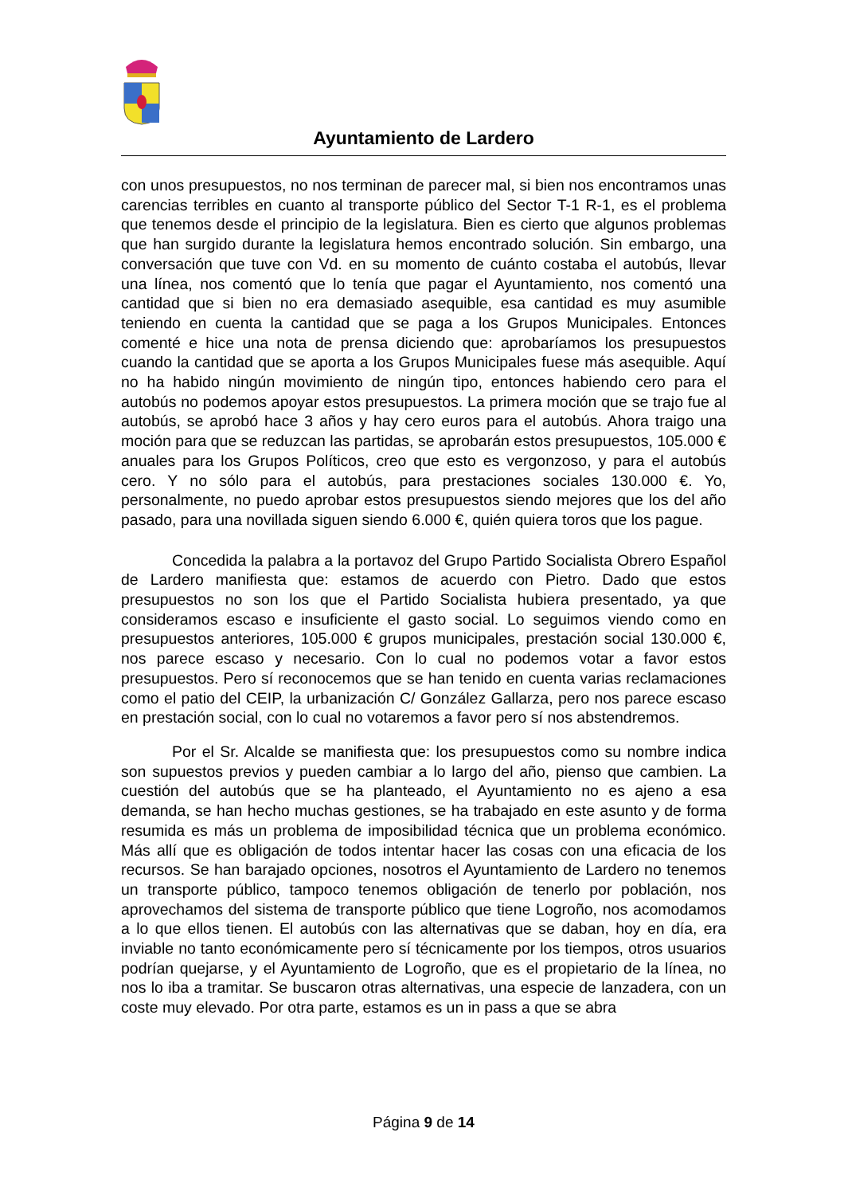Ayuntamiento de Lardero
con unos presupuestos, no nos terminan de parecer mal, si bien nos encontramos unas carencias terribles en cuanto al transporte público del Sector T-1 R-1, es el problema que tenemos desde el principio de la legislatura. Bien es cierto que algunos problemas que han surgido durante la legislatura hemos encontrado solución. Sin embargo, una conversación que tuve con Vd. en su momento de cuánto costaba el autobús, llevar una línea, nos comentó que lo tenía que pagar el Ayuntamiento, nos comentó una cantidad que si bien no era demasiado asequible, esa cantidad es muy asumible teniendo en cuenta la cantidad que se paga a los Grupos Municipales. Entonces comenté e hice una nota de prensa diciendo que: aprobaríamos los presupuestos cuando la cantidad que se aporta a los Grupos Municipales fuese más asequible. Aquí no ha habido ningún movimiento de ningún tipo, entonces habiendo cero para el autobús no podemos apoyar estos presupuestos. La primera moción que se trajo fue al autobús, se aprobó hace 3 años y hay cero euros para el autobús. Ahora traigo una moción para que se reduzcan las partidas, se aprobarán estos presupuestos, 105.000 € anuales para los Grupos Políticos, creo que esto es vergonzoso, y para el autobús cero. Y no sólo para el autobús, para prestaciones sociales 130.000 €. Yo, personalmente, no puedo aprobar estos presupuestos siendo mejores que los del año pasado, para una novillada siguen siendo 6.000 €, quién quiera toros que los pague.
Concedida la palabra a la portavoz del Grupo Partido Socialista Obrero Español de Lardero manifiesta que: estamos de acuerdo con Pietro. Dado que estos presupuestos no son los que el Partido Socialista hubiera presentado, ya que consideramos escaso e insuficiente el gasto social. Lo seguimos viendo como en presupuestos anteriores, 105.000 € grupos municipales, prestación social 130.000 €, nos parece escaso y necesario. Con lo cual no podemos votar a favor estos presupuestos. Pero sí reconocemos que se han tenido en cuenta varias reclamaciones como el patio del CEIP, la urbanización C/ González Gallarza, pero nos parece escaso en prestación social, con lo cual no votaremos a favor pero sí nos abstendremos.
Por el Sr. Alcalde se manifiesta que: los presupuestos como su nombre indica son supuestos previos y pueden cambiar a lo largo del año, pienso que cambien. La cuestión del autobús que se ha planteado, el Ayuntamiento no es ajeno a esa demanda, se han hecho muchas gestiones, se ha trabajado en este asunto y de forma resumida es más un problema de imposibilidad técnica que un problema económico. Más allí que es obligación de todos intentar hacer las cosas con una eficacia de los recursos. Se han barajado opciones, nosotros el Ayuntamiento de Lardero no tenemos un transporte público, tampoco tenemos obligación de tenerlo por población, nos aprovechamos del sistema de transporte público que tiene Logroño, nos acomodamos a lo que ellos tienen. El autobús con las alternativas que se daban, hoy en día, era inviable no tanto económicamente pero sí técnicamente por los tiempos, otros usuarios podrían quejarse, y el Ayuntamiento de Logroño, que es el propietario de la línea, no nos lo iba a tramitar. Se buscaron otras alternativas, una especie de lanzadera, con un coste muy elevado. Por otra parte, estamos es un in pass a que se abra
Página 9 de 14